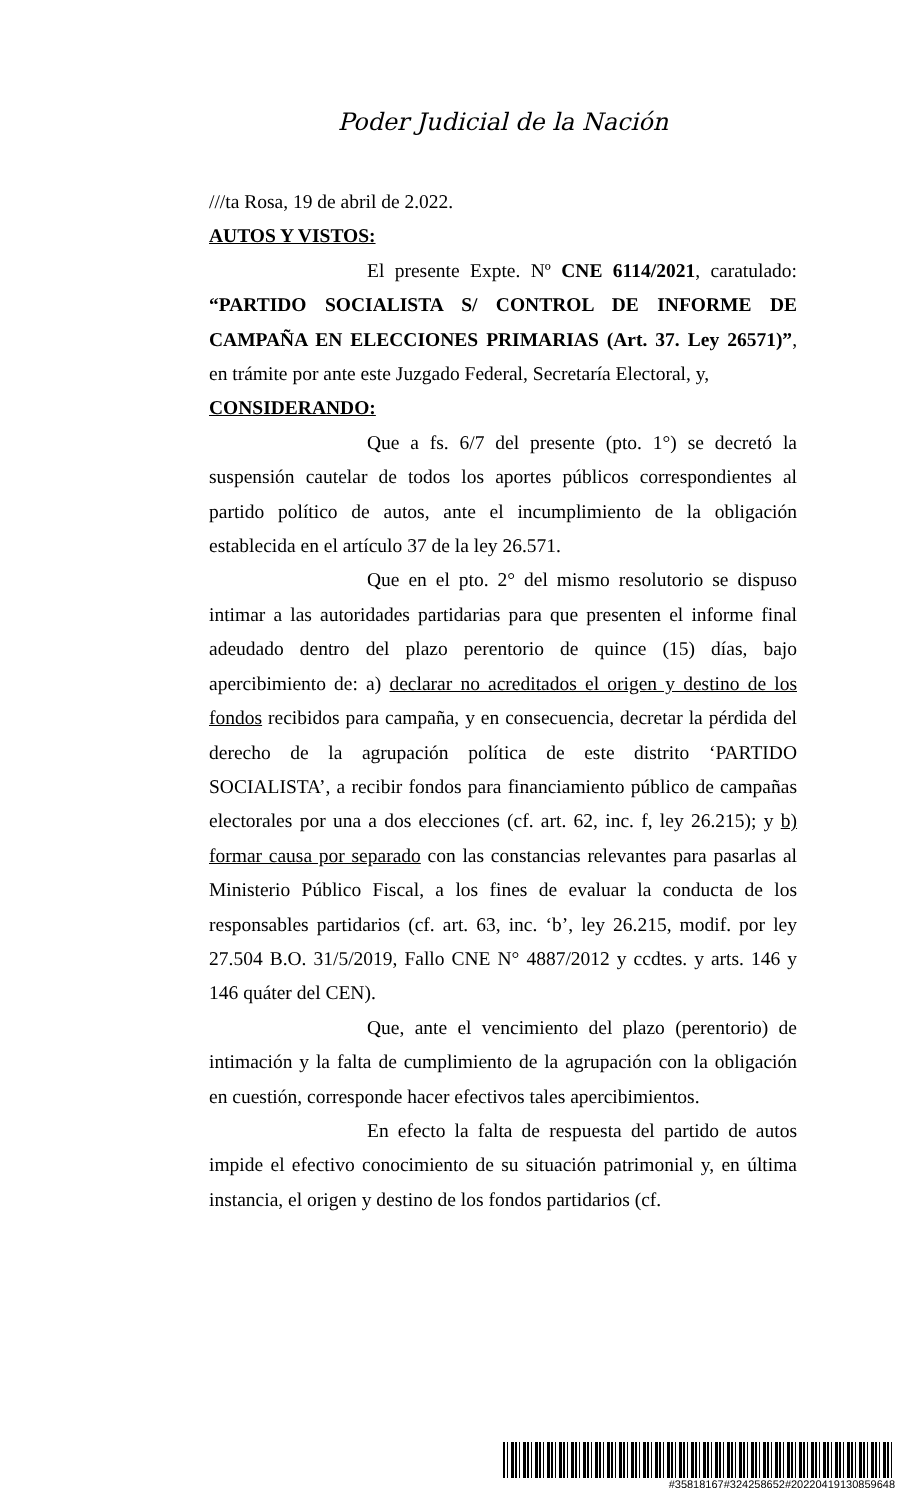Poder Judicial de la Nación
///ta Rosa, 19 de abril de 2.022.
AUTOS Y VISTOS:
El presente Expte. Nº CNE 6114/2021, caratulado: “PARTIDO SOCIALISTA S/ CONTROL DE INFORME DE CAMPAÑA EN ELECCIONES PRIMARIAS (Art. 37. Ley 26571)”, en trámite por ante este Juzgado Federal, Secretaría Electoral, y,
CONSIDERANDO:
Que a fs. 6/7 del presente (pto. 1°) se decretó la suspensión cautelar de todos los aportes públicos correspondientes al partido político de autos, ante el incumplimiento de la obligación establecida en el artículo 37 de la ley 26.571.
Que en el pto. 2° del mismo resolutorio se dispuso intimar a las autoridades partidarias para que presenten el informe final adeudado dentro del plazo perentorio de quince (15) días, bajo apercibimiento de: a) declarar no acreditados el origen y destino de los fondos recibidos para campaña, y en consecuencia, decretar la pérdida del derecho de la agrupación política de este distrito ‘PARTIDO SOCIALISTA’, a recibir fondos para financiamiento público de campañas electorales por una a dos elecciones (cf. art. 62, inc. f, ley 26.215); y b) formar causa por separado con las constancias relevantes para pasarlas al Ministerio Público Fiscal, a los fines de evaluar la conducta de los responsables partidarios (cf. art. 63, inc. ‘b’, ley 26.215, modif. por ley 27.504 B.O. 31/5/2019, Fallo CNE N° 4887/2012 y ccdtes. y arts. 146 y 146 quáter del CEN).
Que, ante el vencimiento del plazo (perentorio) de intimación y la falta de cumplimiento de la agrupación con la obligación en cuestión, corresponde hacer efectivos tales apercibimientos.
En efecto la falta de respuesta del partido de autos impide el efectivo conocimiento de su situación patrimonial y, en última instancia, el origen y destino de los fondos partidarios (cf.
#35818167#324258652#20220419130859648